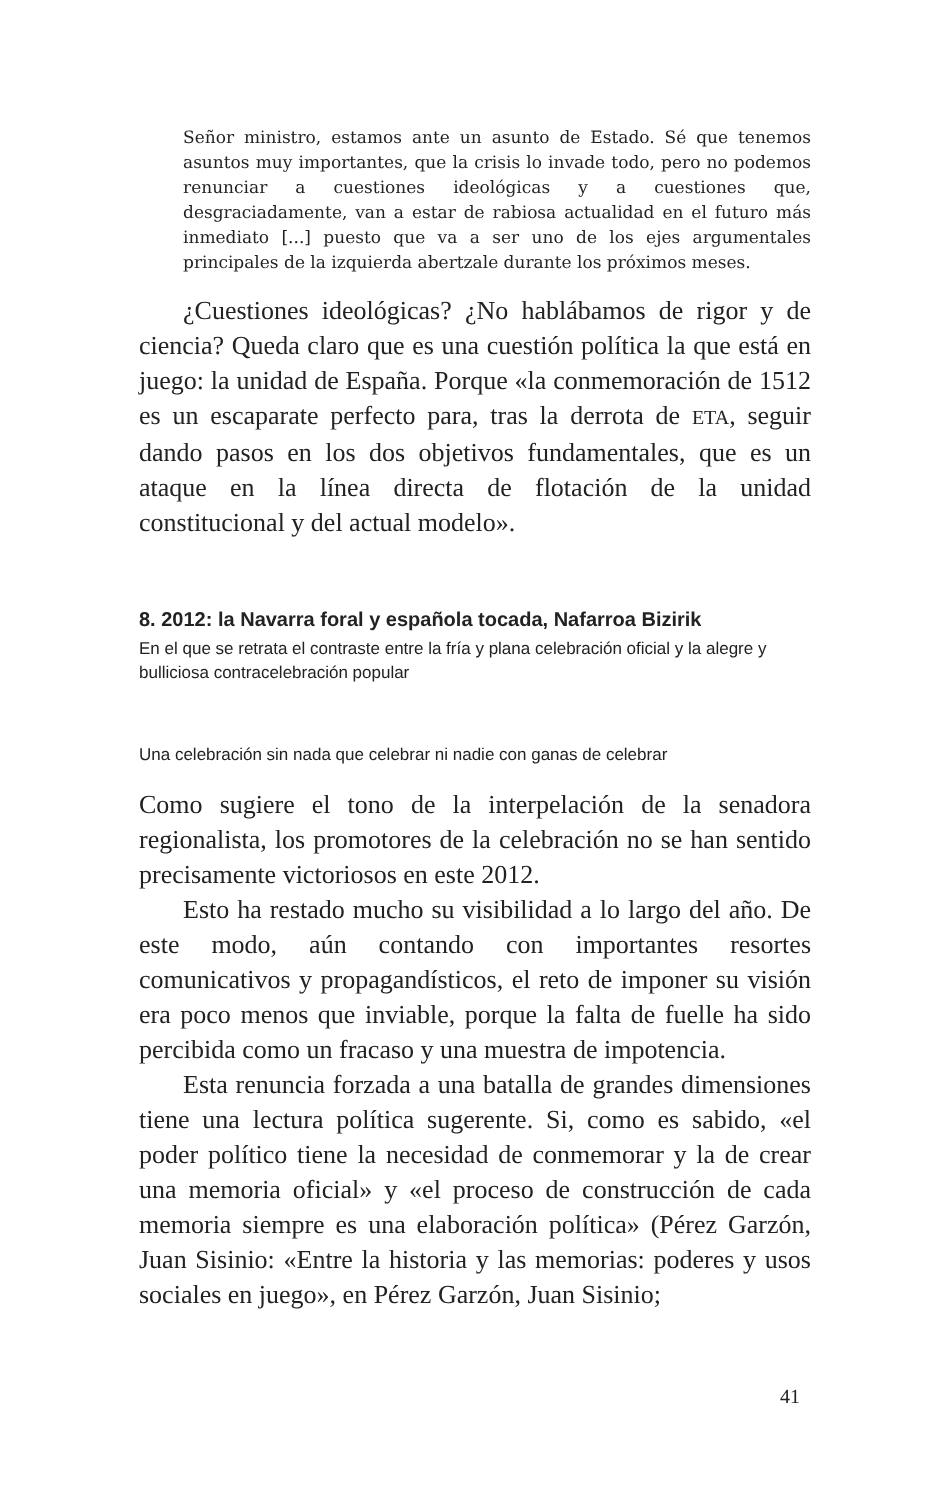Señor ministro, estamos ante un asunto de Estado. Sé que tenemos asuntos muy importantes, que la crisis lo invade todo, pero no podemos renunciar a cuestiones ideológicas y a cuestiones que, desgraciadamente, van a estar de rabiosa actualidad en el futuro más inmediato [...] puesto que va a ser uno de los ejes argumentales principales de la izquierda abertzale durante los próximos meses.
¿Cuestiones ideológicas? ¿No hablábamos de rigor y de ciencia? Queda claro que es una cuestión política la que está en juego: la unidad de España. Porque «la conmemoración de 1512 es un escaparate perfecto para, tras la derrota de ETA, seguir dando pasos en los dos objetivos fundamentales, que es un ataque en la línea directa de flotación de la unidad constitucional y del actual modelo».
8. 2012: la Navarra foral y española tocada, Nafarroa Bizirik
En el que se retrata el contraste entre la fría y plana celebración oficial y la alegre y bulliciosa contracelebración popular
Una celebración sin nada que celebrar ni nadie con ganas de celebrar
Como sugiere el tono de la interpelación de la senadora regionalista, los promotores de la celebración no se han sentido precisamente victoriosos en este 2012.
Esto ha restado mucho su visibilidad a lo largo del año. De este modo, aún contando con importantes resortes comunicativos y propagandísticos, el reto de imponer su visión era poco menos que inviable, porque la falta de fuelle ha sido percibida como un fracaso y una muestra de impotencia.
Esta renuncia forzada a una batalla de grandes dimensiones tiene una lectura política sugerente. Si, como es sabido, «el poder político tiene la necesidad de conmemorar y la de crear una memoria oficial» y «el proceso de construcción de cada memoria siempre es una elaboración política» (Pérez Garzón, Juan Sisinio: «Entre la historia y las memorias: poderes y usos sociales en juego», en Pérez Garzón, Juan Sisinio;
41